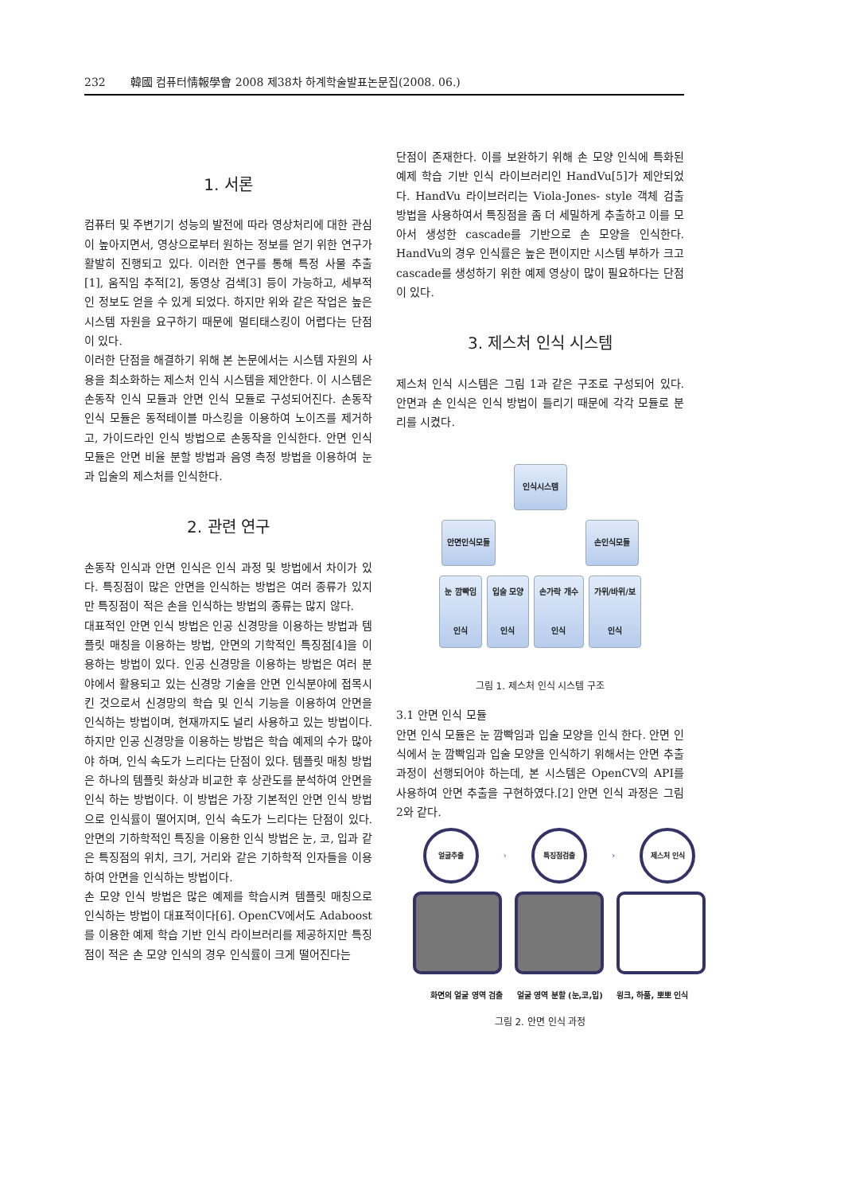232 韓國 컴퓨터情報學會 2008 제38차 하계학술발표논문집(2008. 06.)
1. 서론
컴퓨터 및 주변기기 성능의 발전에 따라 영상처리에 대한 관심이 높아지면서, 영상으로부터 원하는 정보를 얻기 위한 연구가 활발히 진행되고 있다. 이러한 연구를 통해 특정 사물 추출[1], 움직임 추적[2], 동영상 검색[3] 등이 가능하고, 세부적인 정보도 얻을 수 있게 되었다. 하지만 위와 같은 작업은 높은 시스템 자원을 요구하기 때문에 멀티태스킹이 어렵다는 단점이 있다.
이러한 단점을 해결하기 위해 본 논문에서는 시스템 자원의 사용을 최소화하는 제스처 인식 시스템을 제안한다. 이 시스템은 손동작 인식 모듈과 안면 인식 모듈로 구성되어진다. 손동작 인식 모듈은 동적테이블 마스킹을 이용하여 노이즈를 제거하고, 가이드라인 인식 방법으로 손동작을 인식한다. 안면 인식 모듈은 안면 비율 분할 방법과 음영 측정 방법을 이용하여 눈과 입술의 제스처를 인식한다.
2. 관련 연구
손동작 인식과 안면 인식은 인식 과정 및 방법에서 차이가 있다. 특징점이 많은 안면을 인식하는 방법은 여러 종류가 있지만 특징점이 적은 손을 인식하는 방법의 종류는 많지 않다.
대표적인 안면 인식 방법은 인공 신경망을 이용하는 방법과 템플릿 매칭을 이용하는 방법, 안면의 기학적인 특징점[4]을 이용하는 방법이 있다. 인공 신경망을 이용하는 방법은 여러 분야에서 활용되고 있는 신경망 기술을 안면 인식분야에 접목시킨 것으로서 신경망의 학습 및 인식 기능을 이용하여 안면을 인식하는 방법이며, 현재까지도 널리 사용하고 있는 방법이다. 하지만 인공 신경망을 이용하는 방법은 학습 예제의 수가 많아야 하며, 인식 속도가 느리다는 단점이 있다. 템플릿 매칭 방법은 하나의 템플릿 화상과 비교한 후 상관도를 분석하여 안면을 인식 하는 방법이다. 이 방법은 가장 기본적인 안면 인식 방법으로 인식률이 떨어지며, 인식 속도가 느리다는 단점이 있다. 안면의 기하학적인 특징을 이용한 인식 방법은 눈, 코, 입과 같은 특징점의 위치, 크기, 거리와 같은 기하학적 인자들을 이용하여 안면을 인식하는 방법이다.
손 모양 인식 방법은 많은 예제를 학습시켜 템플릿 매칭으로 인식하는 방법이 대표적이다[6]. OpenCV에서도 Adaboost를 이용한 예제 학습 기반 인식 라이브러리를 제공하지만 특징점이 적은 손 모양 인식의 경우 인식률이 크게 떨어진다는
단점이 존재한다. 이를 보완하기 위해 손 모양 인식에 특화된 예제 학습 기반 인식 라이브러리인 HandVu[5]가 제안되었다. HandVu 라이브러리는 Viola-Jones- style 객체 검출 방법을 사용하여서 특징점을 좀 더 세밀하게 추출하고 이를 모아서 생성한 cascade를 기반으로 손 모양을 인식한다. HandVu의 경우 인식률은 높은 편이지만 시스템 부하가 크고 cascade를 생성하기 위한 예제 영상이 많이 필요하다는 단점이 있다.
3. 제스처 인식 시스템
제스처 인식 시스템은 그림 1과 같은 구조로 구성되어 있다. 안면과 손 인식은 인식 방법이 틀리기 때문에 각각 모듈로 분리를 시켰다.
인식시스템
안면인식모듈 손인식모듈
눈 깜빡임
인식
입술 모양
인식
손가락 개수
인식
가위/바위/보
인식
그림 1. 제스처 인식 시스템 구조
3.1 안면 인식 모듈
안면 인식 모듈은 눈 깜빡임과 입술 모양을 인식 한다. 안면 인식에서 눈 깜빡임과 입술 모양을 인식하기 위해서는 안면 추출과정이 선행되어야 하는데, 본 시스템은 OpenCV의 API를 사용하여 안면 추출을 구현하였다.[2] 안면 인식 과정은 그림 2와 같다.
얼굴추출 › 특징점검출 › 제스처 인식
화면의 얼굴 영역 검출 얼굴 영역 분할 (눈,코,입) 윙크, 하품, 뽀뽀 인식
그림 2. 안면 인식 과정